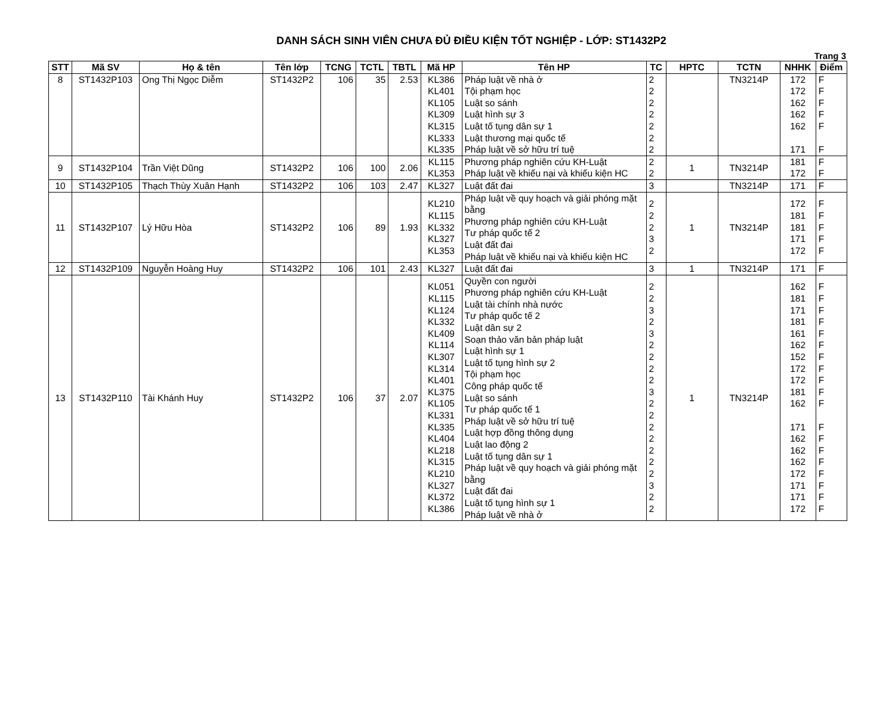DANH SÁCH SINH VIÊN CHƯA ĐỦ ĐIỀU KIỆN TỐT NGHIỆP - LỚP: ST1432P2
Trang 3
| STT | Mã SV | Họ & tên | Tên lớp | TCNG | TCTL | TBTL | Mã HP | Tên HP | TC | HPTC | TCTN | NHHK | Điểm |
| --- | --- | --- | --- | --- | --- | --- | --- | --- | --- | --- | --- | --- | --- |
| 8 | ST1432P103 | Ong Thị Ngọc Diễm | ST1432P2 | 106 | 35 | 2.53 | KL386 KL401 KL105 KL309 KL315 KL333 KL335 | Pháp luật về nhà ở Tội phạm học Luật so sánh Luật hình sự 3 Luật tố tụng dân sự 1 Luật thương mại quốc tế Pháp luật về sở hữu trí tuệ | 2 2 2 2 2 2 2 | | TN3214P | 172 172 162 162 162 171 | F F F F F F |
| 9 | ST1432P104 | Trần Việt Dũng | ST1432P2 | 106 | 100 | 2.06 | KL115 KL353 | Phương pháp nghiên cứu KH-Luật Pháp luật về khiếu nại và khiếu kiện HC | 2 2 | 1 | TN3214P | 181 172 | F F |
| 10 | ST1432P105 | Thạch Thùy Xuân Hạnh | ST1432P2 | 106 | 103 | 2.47 | KL327 | Luật đất đai | 3 | | TN3214P | 171 | F |
| 11 | ST1432P107 | Lý Hữu Hòa | ST1432P2 | 106 | 89 | 1.93 | KL210 KL115 KL332 KL327 KL353 | Pháp luật về quy hoạch và giải phóng mặt bằng Phương pháp nghiên cứu KH-Luật Tư pháp quốc tế 2 Luật đất đai Pháp luật về khiếu nại và khiếu kiện HC | 2 2 2 3 2 | 1 | TN3214P | 172 181 181 171 172 | F F F F F |
| 12 | ST1432P109 | Nguyễn Hoàng Huy | ST1432P2 | 106 | 101 | 2.43 | KL327 | Luật đất đai | 3 | 1 | TN3214P | 171 | F |
| 13 | ST1432P110 | Tài Khánh Huy | ST1432P2 | 106 | 37 | 2.07 | KL051 KL115 KL124 KL332 KL409 KL114 KL307 KL314 KL401 KL375 KL105 KL331 KL335 KL404 KL218 KL315 KL210 KL327 KL372 KL386 | Quyền con người Phương pháp nghiên cứu KH-Luật Luật tài chính nhà nước Tư pháp quốc tế 2 Luật dân sự 2 Soạn thảo văn bản pháp luật Luật hình sự 1 Luật tố tụng hình sự 2 Tội phạm học Công pháp quốc tế Luật so sánh Tư pháp quốc tế 1 Pháp luật về sở hữu trí tuệ Luật hợp đồng thông dụng Luật lao động 2 Luật tố tụng dân sự 1 Pháp luật về quy hoạch và giải phóng mặt bằng Luật đất đai Luật tố tụng hình sự 1 Pháp luật về nhà ở | 2 2 3 2 3 2 2 2 2 3 2 2 2 2 2 2 2 3 2 2 | 1 | TN3214P | 162 181 171 181 161 162 152 172 172 181 162 171 162 162 162 172 171 171 172 | F F F F F F F F F F F F F F F F F F F |